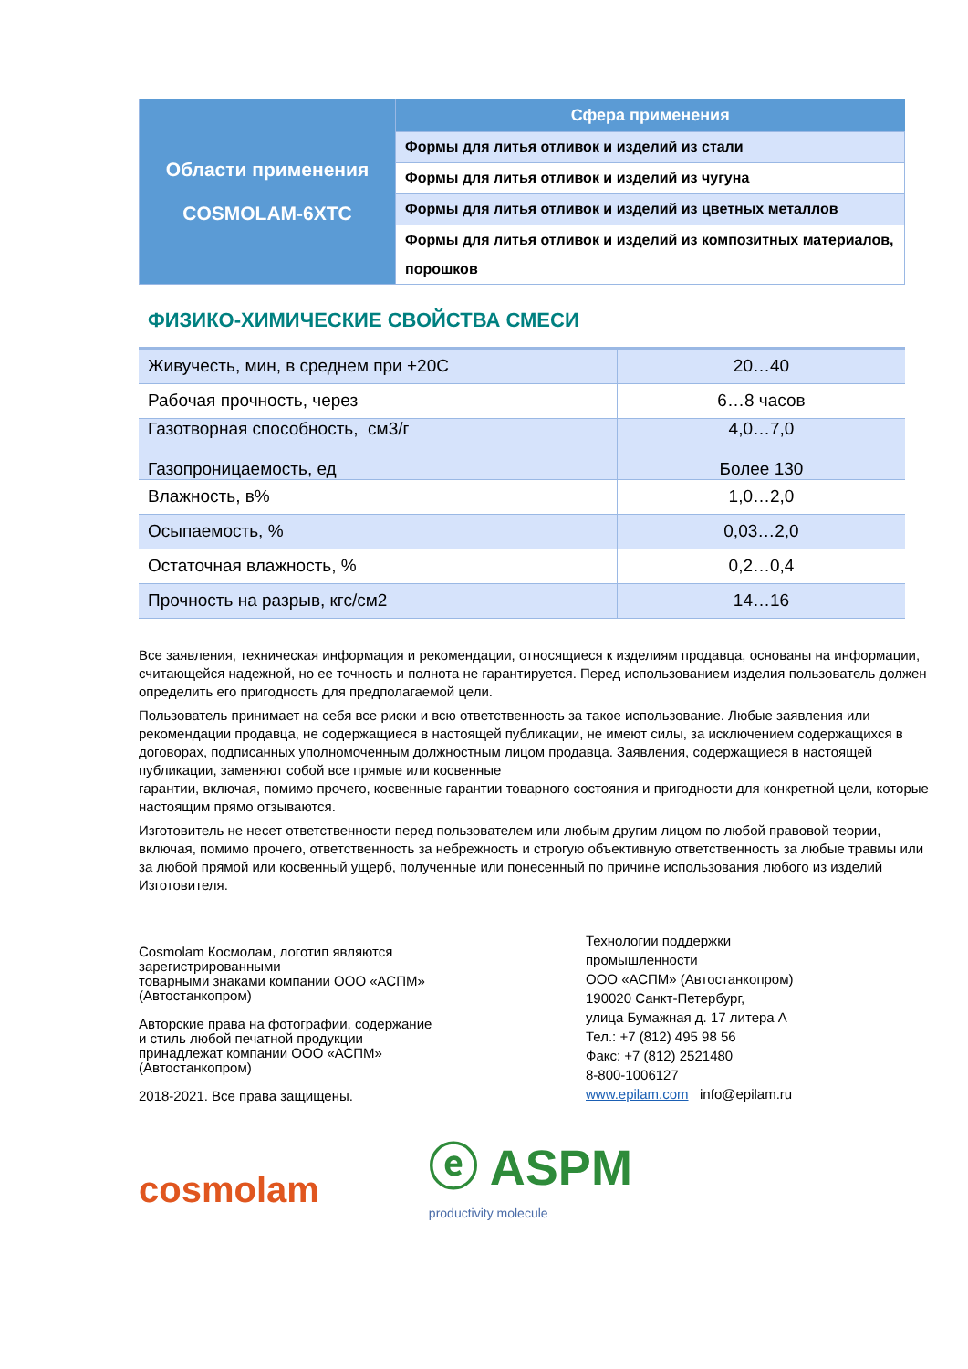| Области применения COSMOLAM-6XTC | Сфера применения |
| | Формы для литья отливок и изделий из стали |
| | Формы для литья отливок и изделий из чугуна |
| | Формы для литья отливок и изделий из цветных металлов |
| | Формы для литья отливок и изделий из композитных материалов, порошков |
ФИЗИКО-ХИМИЧЕСКИЕ СВОЙСТВА СМЕСИ
| Живучесть, мин, в среднем при +20С | 20…40 |
| Рабочая прочность, через | 6…8 часов |
| Газотворная способность, см3/г Газопроницаемость, ед | 4,0…7,0 Более 130 |
| Влажность, в% | 1,0…2,0 |
| Осыпаемость, % | 0,03…2,0 |
| Остаточная влажность, % | 0,2…0,4 |
| Прочность на разрыв, кгс/см2 | 14…16 |
Все заявления, техническая информация и рекомендации, относящиеся к изделиям продавца, основаны на информации, считающейся надежной, но ее точность и полнота не гарантируется. Перед использованием изделия пользователь должен определить его пригодность для предполагаемой цели.
Пользователь принимает на себя все риски и всю ответственность за такое использование. Любые заявления или рекомендации продавца, не содержащиеся в настоящей публикации, не имеют силы, за исключением содержащихся в договорах, подписанных уполномоченным должностным лицом продавца. Заявления, содержащиеся в настоящей публикации, заменяют собой все прямые или косвенные
гарантии, включая, помимо прочего, косвенные гарантии товарного состояния и пригодности для конкретной цели, которые настоящим прямо отзываются.
Изготовитель не несет ответственности перед пользователем или любым другим лицом по любой правовой теории, включая, помимо прочего, ответственность за небрежность и строгую объективную ответственность за любые травмы или за любой прямой или косвенный ущерб, полученные или понесенный по причине использования любого из изделий Изготовителя.
Cosmolam Космолам, логотип являются
зарегистрированными
товарными знаками компании ООО «АСПМ»
(Автостанкопром)
Авторские права на фотографии, содержание
и стиль любой печатной продукции
принадлежат компании ООО «АСПМ»
(Автостанкопром)
2018-2021. Все права защищены.
Технологии поддержки
промышленности
ООО «АСПМ» (Автостанкопром)
190020 Санкт-Петербург,
улица Бумажная д. 17 литера А
Тел.: +7 (812) 495 98 56
Факс: +7 (812) 2521480
8-800-1006127
www.epilam.com info@epilam.ru
cosmolam
ⓔ ASPM
productivity molecule